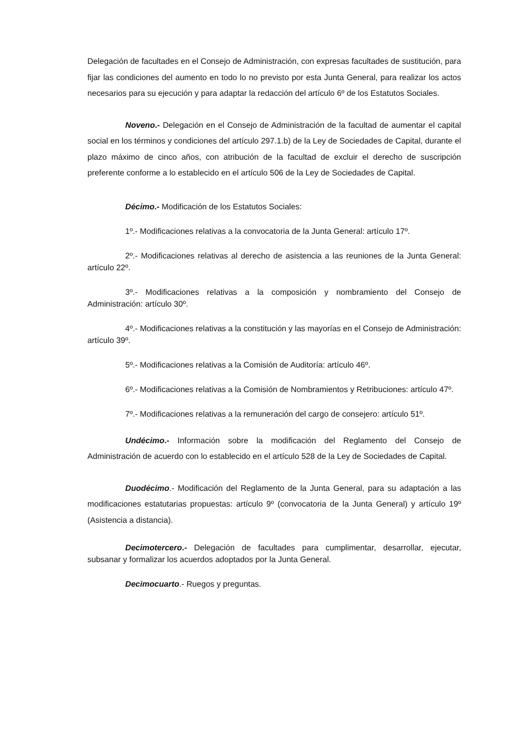Delegación de facultades en el Consejo de Administración, con expresas facultades de sustitución, para fijar las condiciones del aumento en todo lo no previsto por esta Junta General, para realizar los actos necesarios para su ejecución y para adaptar la redacción del artículo 6º de los Estatutos Sociales.
Noveno.- Delegación en el Consejo de Administración de la facultad de aumentar el capital social en los términos y condiciones del artículo 297.1.b) de la Ley de Sociedades de Capital, durante el plazo máximo de cinco años, con atribución de la facultad de excluir el derecho de suscripción preferente conforme a lo establecido en el artículo 506 de la Ley de Sociedades de Capital.
Décimo.- Modificación de los Estatutos Sociales:
1º.- Modificaciones relativas a la convocatoria de la Junta General: artículo 17º.
2º.- Modificaciones relativas al derecho de asistencia a las reuniones de la Junta General: artículo 22º.
3º.- Modificaciones relativas a la composición y nombramiento del Consejo de Administración: artículo 30º.
4º.- Modificaciones relativas a la constitución y las mayorías en el Consejo de Administración: artículo 39º.
5º.- Modificaciones relativas a la Comisión de Auditoría: artículo 46º.
6º.- Modificaciones relativas a la Comisión de Nombramientos y Retribuciones: artículo 47º.
7º.- Modificaciones relativas a la remuneración del cargo de consejero: artículo 51º.
Undécimo.- Información sobre la modificación del Reglamento del Consejo de Administración de acuerdo con lo establecido en el artículo 528 de la Ley de Sociedades de Capital.
Duodécimo.- Modificación del Reglamento de la Junta General, para su adaptación a las modificaciones estatutarias propuestas: artículo 9º (convocatoria de la Junta General) y artículo 19º (Asistencia a distancia).
Decimotercero.- Delegación de facultades para cumplimentar, desarrollar, ejecutar, subsanar y formalizar los acuerdos adoptados por la Junta General.
Decimocuarto.- Ruegos y preguntas.